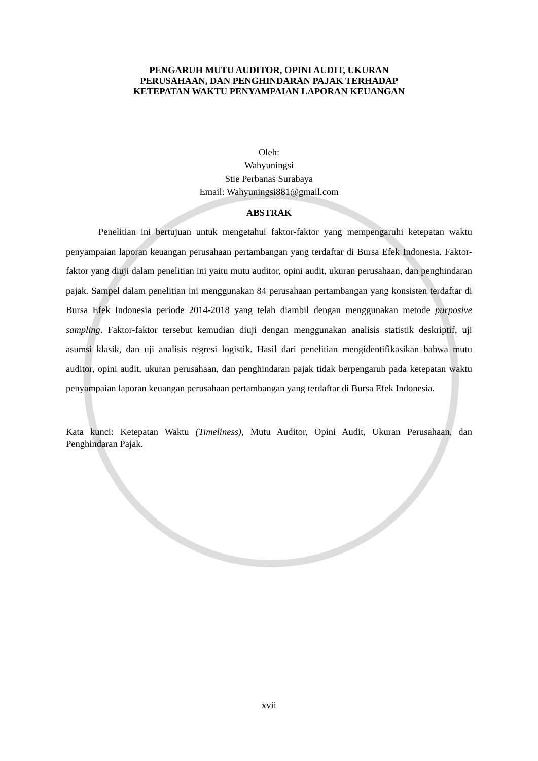PENGARUH MUTU AUDITOR, OPINI AUDIT, UKURAN
PERUSAHAAN, DAN PENGHINDARAN PAJAK TERHADAP
KETEPATAN WAKTU PENYAMPAIAN LAPORAN KEUANGAN
Oleh:
Wahyuningsi
Stie Perbanas Surabaya
Email: Wahyuningsi881@gmail.com
ABSTRAK
Penelitian ini bertujuan untuk mengetahui faktor-faktor yang mempengaruhi ketepatan waktu penyampaian laporan keuangan perusahaan pertambangan yang terdaftar di Bursa Efek Indonesia. Faktor-faktor yang diuji dalam penelitian ini yaitu mutu auditor, opini audit, ukuran perusahaan, dan penghindaran pajak. Sampel dalam penelitian ini menggunakan 84 perusahaan pertambangan yang konsisten terdaftar di Bursa Efek Indonesia periode 2014-2018 yang telah diambil dengan menggunakan metode purposive sampling. Faktor-faktor tersebut kemudian diuji dengan menggunakan analisis statistik deskriptif, uji asumsi klasik, dan uji analisis regresi logistik. Hasil dari penelitian mengidentifikasikan bahwa mutu auditor, opini audit, ukuran perusahaan, dan penghindaran pajak tidak berpengaruh pada ketepatan waktu penyampaian laporan keuangan perusahaan pertambangan yang terdaftar di Bursa Efek Indonesia.
Kata kunci: Ketepatan Waktu (Timeliness), Mutu Auditor, Opini Audit, Ukuran Perusahaan, dan Penghindaran Pajak.
xvii